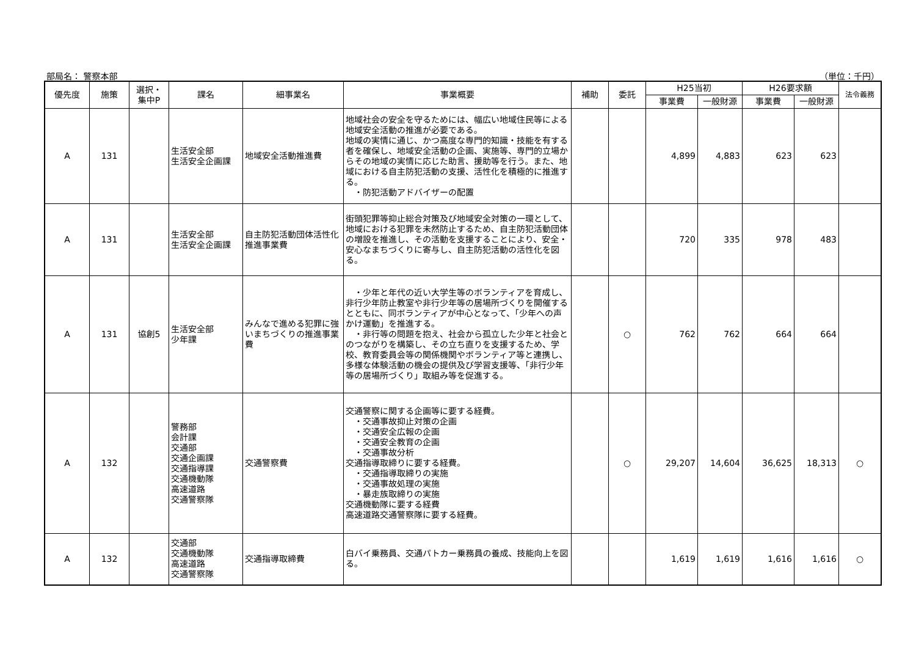部局名： 警察本部 （単位：千円）
| 優先度 | 施策 | 選択・ 集中P | 課名 | 細事業名 | 事業概要 | 補助 | 委託 | H25当初 | | H26要求額 | | 法令義務 |
| --- | --- | --- | --- | --- | --- | --- | --- | --- | --- | --- | --- | --- |
| | | | | | | | | 事業費 | 一般財源 | 事業費 | 一般財源 | |
| A | 131 | | 生活安全部 生活安全企画課 | 地域安全活動推進費 | 地域社会の安全を守るためには、幅広い地域住民等による地域安全活動の推進が必要である。 地域の実情に通じ、かつ高度な専門的知識・技能を有する者を確保し、地域安全活動の企画、実施等、専門的立場からその地域の実情に応じた助言、援助等を行う。また、地域における自主防犯活動の支援、活性化を積極的に推進する。 ・防犯活動アドバイザーの配置 | | | 4,899 | 4,883 | 623 | 623 | |
| A | 131 | | 生活安全部 生活安全企画課 | 自主防犯活動団体活性化推進事業費 | 街頭犯罪等抑止総合対策及び地域安全対策の一環として、地域における犯罪を未然防止するため、自主防犯活動団体の増設を推進し、その活動を支援することにより、安全・安心なまちづくりに寄与し、自主防犯活動の活性化を図る。 | | | 720 | 335 | 978 | 483 | |
| A | 131 | 協創5 | 生活安全部 少年課 | みんなで進める犯罪に強いまちづくりの推進事業費 | ・少年と年代の近い大学生等のボランティアを育成し、非行少年防止教室や非行少年等の居場所づくりを開催するとともに、同ボランティアが中心となって、「少年への声かけ運動」を推進する。 ・非行等の問題を抱え、社会から孤立した少年と社会とのつながりを構築し、その立ち直りを支援するため、学校、教育委員会等の関係機関やボランティア等と連携し、多様な体験活動の機会の提供及び学習支援等、「非行少年等の居場所づくり」取組み等を促進する。 | | ○ | 762 | 762 | 664 | 664 | |
| A | 132 | | 警務部 会計課 交通部 交通企画課 交通指導課 交通機動隊 高速道路 交通警察隊 | 交通警察費 | 交通警察に関する企画等に要する経費。 ・交通事故抑止対策の企画 ・交通安全広報の企画 ・交通安全教育の企画 ・交通事故分析 交通指導取締りに要する経費。 ・交通指導取締りの実施 ・交通事故処理の実施 ・暴走族取締りの実施 交通機動隊に要する経費 高速道路交通警察隊に要する経費。 | | ○ | 29,207 | 14,604 | 36,625 | 18,313 | ○ |
| A | 132 | | 交通部 交通機動隊 高速道路 交通警察隊 | 交通指導取締費 | 白バイ乗務員、交通パトカー乗務員の養成、技能向上を図る。 | | | 1,619 | 1,619 | 1,616 | 1,616 | ○ |